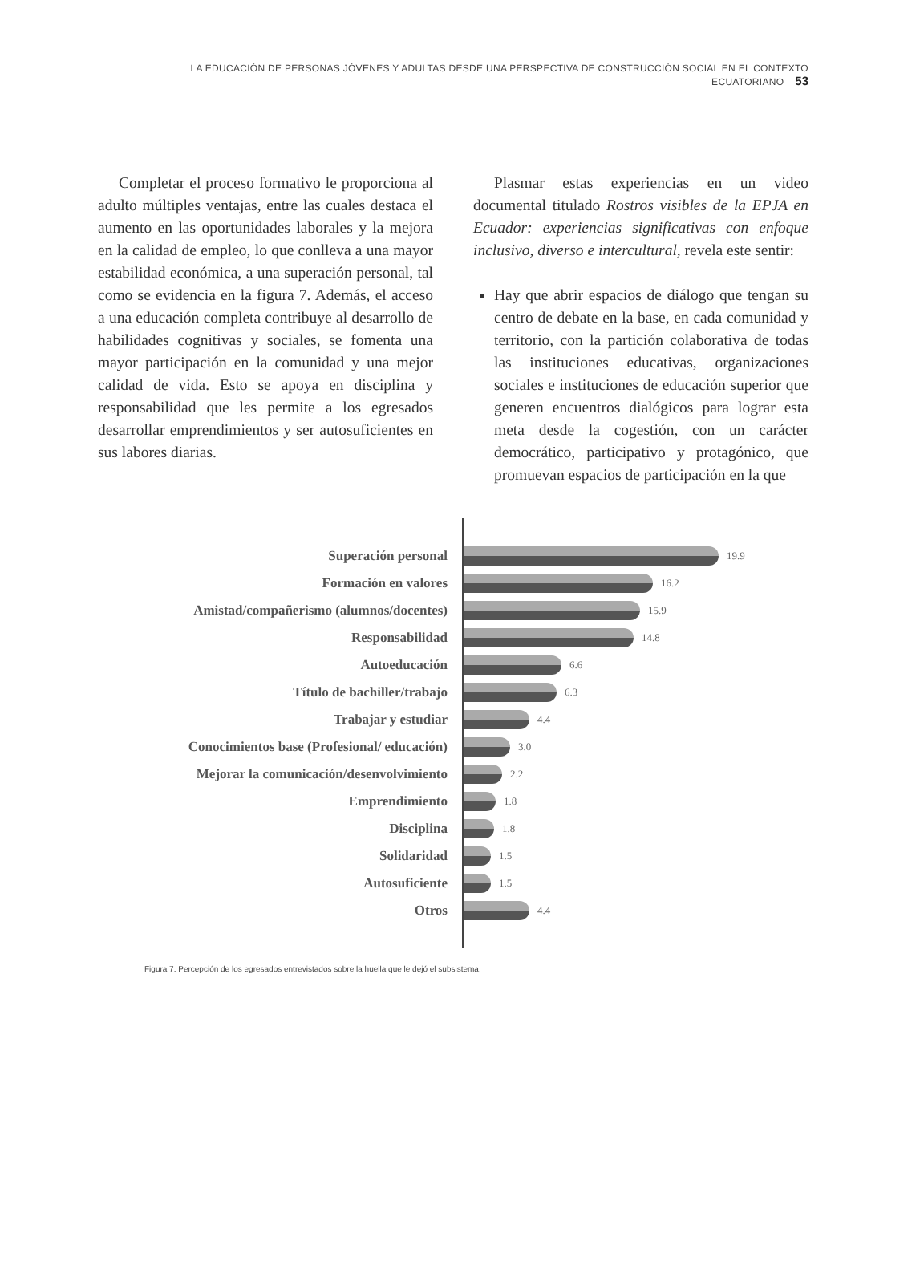LA EDUCACIÓN DE PERSONAS JÓVENES Y ADULTAS DESDE UNA PERSPECTIVA DE CONSTRUCCIÓN SOCIAL EN EL CONTEXTO ECUATORIANO 53
Completar el proceso formativo le proporciona al adulto múltiples ventajas, entre las cuales destaca el aumento en las oportunidades laborales y la mejora en la calidad de empleo, lo que conlleva a una mayor estabilidad económica, a una superación personal, tal como se evidencia en la figura 7. Además, el acceso a una educación completa contribuye al desarrollo de habilidades cognitivas y sociales, se fomenta una mayor participación en la comunidad y una mejor calidad de vida. Esto se apoya en disciplina y responsabilidad que les permite a los egresados desarrollar emprendimientos y ser autosuficientes en sus labores diarias.
Plasmar estas experiencias en un video documental titulado Rostros visibles de la EPJA en Ecuador: experiencias significativas con enfoque inclusivo, diverso e intercultural, revela este sentir:
Hay que abrir espacios de diálogo que tengan su centro de debate en la base, en cada comunidad y territorio, con la partición colaborativa de todas las instituciones educativas, organizaciones sociales e instituciones de educación superior que generen encuentros dialógicos para lograr esta meta desde la cogestión, con un carácter democrático, participativo y protagónico, que promuevan espacios de participación en la que
Superación personal
19.9
Formación en valores
16.2
Amistad/compañerismo (alumnos/docentes)
15.9
Responsabilidad
14.8
Autoeducación
6.6
Título de bachiller/trabajo
6.3
Trabajar y estudiar
4.4
Conocimientos base (Profesional/ educación)
3.0
Mejorar la comunicación/desenvolvimiento
2.2
Emprendimiento
1.8
Disciplina
1.8
Solidaridad
1.5
Autosuficiente
1.5
Otros
4.4
Figura 7. Percepción de los egresados entrevistados sobre la huella que le dejó el subsistema.